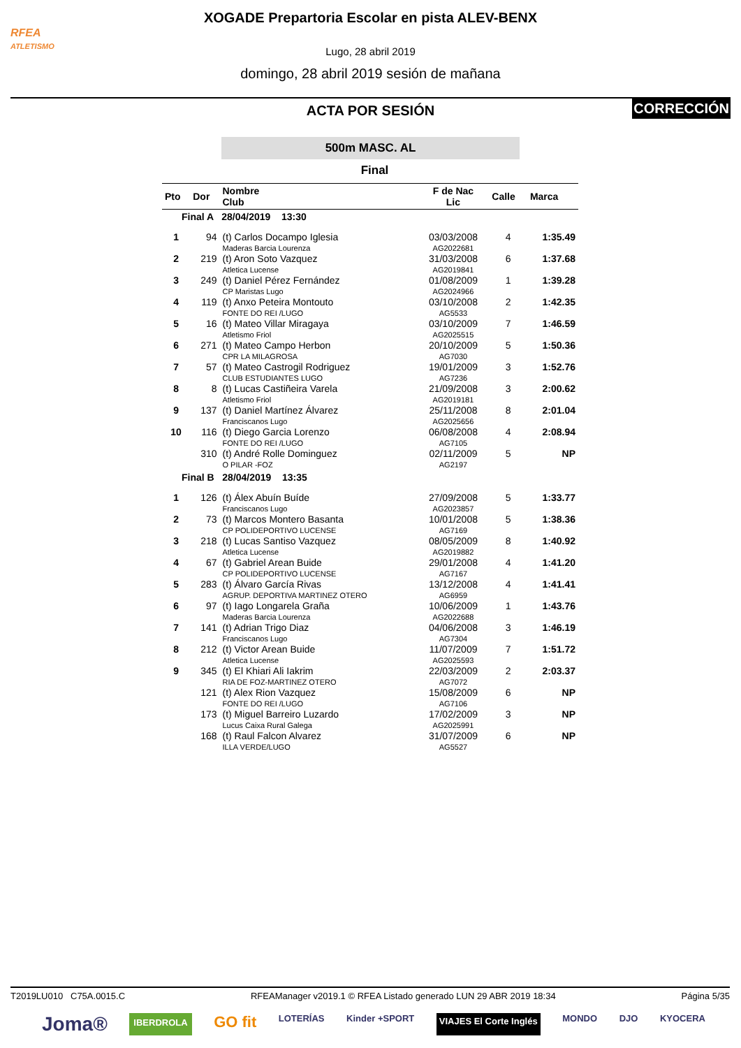RFEA
ATLETISMO
XOGADE Prepartoria Escolar en pista ALEV-BENX
Lugo, 28 abril 2019
domingo, 28 abril 2019 sesión de mañana
ACTA POR SESIÓN
CORRECCIÓN
500m MASC. AL
Final
| Pto | Dor | Nombre Club | F de Nac Lic | Calle | Marca |
| --- | --- | --- | --- | --- | --- |
| Final A 28/04/2019 13:30 | | | | | |
| 1 | 94 | (t) Carlos Docampo Iglesia Maderas Barcia Lourenza | 03/03/2008 AG2022681 | 4 | 1:35.49 |
| 2 | 219 | (t) Aron Soto Vazquez Atletica Lucense | 31/03/2008 AG2019841 | 6 | 1:37.68 |
| 3 | 249 | (t) Daniel Pérez Fernández CP Maristas Lugo | 01/08/2009 AG2024966 | 1 | 1:39.28 |
| 4 | 119 | (t) Anxo Peteira Montouto FONTE DO REI /LUGO | 03/10/2008 AG5533 | 2 | 1:42.35 |
| 5 | 16 | (t) Mateo Villar Miragaya Atletismo Friol | 03/10/2009 AG2025515 | 7 | 1:46.59 |
| 6 | 271 | (t) Mateo Campo Herbon CPR LA MILAGROSA | 20/10/2009 AG7030 | 5 | 1:50.36 |
| 7 | 57 | (t) Mateo Castrogil Rodriguez CLUB ESTUDIANTES LUGO | 19/01/2009 AG7236 | 3 | 1:52.76 |
| 8 | 8 | (t) Lucas Castiñeira Varela Atletismo Friol | 21/09/2008 AG2019181 | 3 | 2:00.62 |
| 9 | 137 | (t) Daniel Martínez Álvarez Franciscanos Lugo | 25/11/2008 AG2025656 | 8 | 2:01.04 |
| 10 | 116 | (t) Diego Garcia Lorenzo FONTE DO REI /LUGO | 06/08/2008 AG7105 | 4 | 2:08.94 |
| | 310 | (t) André Rolle Dominguez O PILAR -FOZ | 02/11/2009 AG2197 | 5 | NP |
| Final B 28/04/2019 13:35 | | | | | |
| 1 | 126 | (t) Álex Abuín Buíde Franciscanos Lugo | 27/09/2008 AG2023857 | 5 | 1:33.77 |
| 2 | 73 | (t) Marcos Montero Basanta CP POLIDEPORTIVO LUCENSE | 10/01/2008 AG7169 | 5 | 1:38.36 |
| 3 | 218 | (t) Lucas Santiso Vazquez Atletica Lucense | 08/05/2009 AG2019882 | 8 | 1:40.92 |
| 4 | 67 | (t) Gabriel Arean Buide CP POLIDEPORTIVO LUCENSE | 29/01/2008 AG7167 | 4 | 1:41.20 |
| 5 | 283 | (t) Álvaro García Rivas AGRUP. DEPORTIVA MARTINEZ OTERO | 13/12/2008 AG6959 | 4 | 1:41.41 |
| 6 | 97 | (t) Iago Longarela Graña Maderas Barcia Lourenza | 10/06/2009 AG2022688 | 1 | 1:43.76 |
| 7 | 141 | (t) Adrian Trigo Diaz Franciscanos Lugo | 04/06/2008 AG7304 | 3 | 1:46.19 |
| 8 | 212 | (t) Victor Arean Buide Atletica Lucense | 11/07/2009 AG2025593 | 7 | 1:51.72 |
| 9 | 345 | (t) El Khiari Ali Iakrim RIA DE FOZ-MARTINEZ OTERO | 22/03/2009 AG7072 | 2 | 2:03.37 |
| | 121 | (t) Alex Rion Vazquez FONTE DO REI /LUGO | 15/08/2009 AG7106 | 6 | NP |
| | 173 | (t) Miguel Barreiro Luzardo Lucus Caixa Rural Galega | 17/02/2009 AG2025991 | 3 | NP |
| | 168 | (t) Raul Falcon Alvarez ILLA VERDE/LUGO | 31/07/2009 AG5527 | 6 | NP |
T2019LU010 C75A.0015.C RFEAManager v2019.1 © RFEA Listado generado LUN 29 ABR 2019 18:34 Página 5/35
Joma® IBERDROLA GO fit LOTERÍAS Kinder +SPORT VIAJES El Corte Inglés MONDO DJO KYOCERA